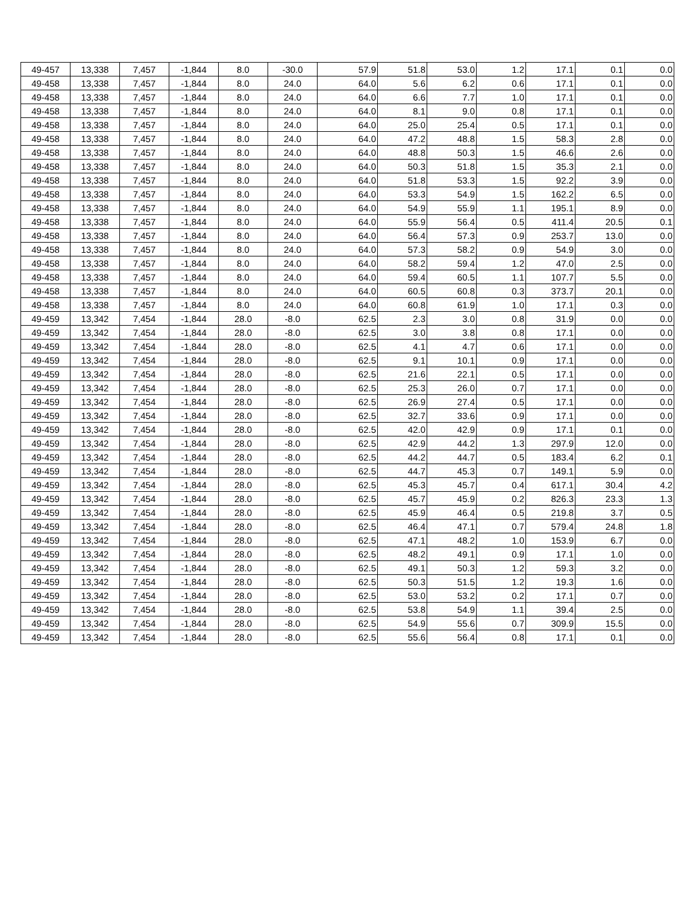| 49-457 | 13,338 | 7,457 | -1,844 | 8.0 | -30.0 | 57.9 | 51.8 | 53.0 | 1.2 | 17.1 | 0.1 | 0.0 |
| 49-458 | 13,338 | 7,457 | -1,844 | 8.0 | 24.0 | 64.0 | 5.6 | 6.2 | 0.6 | 17.1 | 0.1 | 0.0 |
| 49-458 | 13,338 | 7,457 | -1,844 | 8.0 | 24.0 | 64.0 | 6.6 | 7.7 | 1.0 | 17.1 | 0.1 | 0.0 |
| 49-458 | 13,338 | 7,457 | -1,844 | 8.0 | 24.0 | 64.0 | 8.1 | 9.0 | 0.8 | 17.1 | 0.1 | 0.0 |
| 49-458 | 13,338 | 7,457 | -1,844 | 8.0 | 24.0 | 64.0 | 25.0 | 25.4 | 0.5 | 17.1 | 0.1 | 0.0 |
| 49-458 | 13,338 | 7,457 | -1,844 | 8.0 | 24.0 | 64.0 | 47.2 | 48.8 | 1.5 | 58.3 | 2.8 | 0.0 |
| 49-458 | 13,338 | 7,457 | -1,844 | 8.0 | 24.0 | 64.0 | 48.8 | 50.3 | 1.5 | 46.6 | 2.6 | 0.0 |
| 49-458 | 13,338 | 7,457 | -1,844 | 8.0 | 24.0 | 64.0 | 50.3 | 51.8 | 1.5 | 35.3 | 2.1 | 0.0 |
| 49-458 | 13,338 | 7,457 | -1,844 | 8.0 | 24.0 | 64.0 | 51.8 | 53.3 | 1.5 | 92.2 | 3.9 | 0.0 |
| 49-458 | 13,338 | 7,457 | -1,844 | 8.0 | 24.0 | 64.0 | 53.3 | 54.9 | 1.5 | 162.2 | 6.5 | 0.0 |
| 49-458 | 13,338 | 7,457 | -1,844 | 8.0 | 24.0 | 64.0 | 54.9 | 55.9 | 1.1 | 195.1 | 8.9 | 0.0 |
| 49-458 | 13,338 | 7,457 | -1,844 | 8.0 | 24.0 | 64.0 | 55.9 | 56.4 | 0.5 | 411.4 | 20.5 | 0.1 |
| 49-458 | 13,338 | 7,457 | -1,844 | 8.0 | 24.0 | 64.0 | 56.4 | 57.3 | 0.9 | 253.7 | 13.0 | 0.0 |
| 49-458 | 13,338 | 7,457 | -1,844 | 8.0 | 24.0 | 64.0 | 57.3 | 58.2 | 0.9 | 54.9 | 3.0 | 0.0 |
| 49-458 | 13,338 | 7,457 | -1,844 | 8.0 | 24.0 | 64.0 | 58.2 | 59.4 | 1.2 | 47.0 | 2.5 | 0.0 |
| 49-458 | 13,338 | 7,457 | -1,844 | 8.0 | 24.0 | 64.0 | 59.4 | 60.5 | 1.1 | 107.7 | 5.5 | 0.0 |
| 49-458 | 13,338 | 7,457 | -1,844 | 8.0 | 24.0 | 64.0 | 60.5 | 60.8 | 0.3 | 373.7 | 20.1 | 0.0 |
| 49-458 | 13,338 | 7,457 | -1,844 | 8.0 | 24.0 | 64.0 | 60.8 | 61.9 | 1.0 | 17.1 | 0.3 | 0.0 |
| 49-459 | 13,342 | 7,454 | -1,844 | 28.0 | -8.0 | 62.5 | 2.3 | 3.0 | 0.8 | 31.9 | 0.0 | 0.0 |
| 49-459 | 13,342 | 7,454 | -1,844 | 28.0 | -8.0 | 62.5 | 3.0 | 3.8 | 0.8 | 17.1 | 0.0 | 0.0 |
| 49-459 | 13,342 | 7,454 | -1,844 | 28.0 | -8.0 | 62.5 | 4.1 | 4.7 | 0.6 | 17.1 | 0.0 | 0.0 |
| 49-459 | 13,342 | 7,454 | -1,844 | 28.0 | -8.0 | 62.5 | 9.1 | 10.1 | 0.9 | 17.1 | 0.0 | 0.0 |
| 49-459 | 13,342 | 7,454 | -1,844 | 28.0 | -8.0 | 62.5 | 21.6 | 22.1 | 0.5 | 17.1 | 0.0 | 0.0 |
| 49-459 | 13,342 | 7,454 | -1,844 | 28.0 | -8.0 | 62.5 | 25.3 | 26.0 | 0.7 | 17.1 | 0.0 | 0.0 |
| 49-459 | 13,342 | 7,454 | -1,844 | 28.0 | -8.0 | 62.5 | 26.9 | 27.4 | 0.5 | 17.1 | 0.0 | 0.0 |
| 49-459 | 13,342 | 7,454 | -1,844 | 28.0 | -8.0 | 62.5 | 32.7 | 33.6 | 0.9 | 17.1 | 0.0 | 0.0 |
| 49-459 | 13,342 | 7,454 | -1,844 | 28.0 | -8.0 | 62.5 | 42.0 | 42.9 | 0.9 | 17.1 | 0.1 | 0.0 |
| 49-459 | 13,342 | 7,454 | -1,844 | 28.0 | -8.0 | 62.5 | 42.9 | 44.2 | 1.3 | 297.9 | 12.0 | 0.0 |
| 49-459 | 13,342 | 7,454 | -1,844 | 28.0 | -8.0 | 62.5 | 44.2 | 44.7 | 0.5 | 183.4 | 6.2 | 0.1 |
| 49-459 | 13,342 | 7,454 | -1,844 | 28.0 | -8.0 | 62.5 | 44.7 | 45.3 | 0.7 | 149.1 | 5.9 | 0.0 |
| 49-459 | 13,342 | 7,454 | -1,844 | 28.0 | -8.0 | 62.5 | 45.3 | 45.7 | 0.4 | 617.1 | 30.4 | 4.2 |
| 49-459 | 13,342 | 7,454 | -1,844 | 28.0 | -8.0 | 62.5 | 45.7 | 45.9 | 0.2 | 826.3 | 23.3 | 1.3 |
| 49-459 | 13,342 | 7,454 | -1,844 | 28.0 | -8.0 | 62.5 | 45.9 | 46.4 | 0.5 | 219.8 | 3.7 | 0.5 |
| 49-459 | 13,342 | 7,454 | -1,844 | 28.0 | -8.0 | 62.5 | 46.4 | 47.1 | 0.7 | 579.4 | 24.8 | 1.8 |
| 49-459 | 13,342 | 7,454 | -1,844 | 28.0 | -8.0 | 62.5 | 47.1 | 48.2 | 1.0 | 153.9 | 6.7 | 0.0 |
| 49-459 | 13,342 | 7,454 | -1,844 | 28.0 | -8.0 | 62.5 | 48.2 | 49.1 | 0.9 | 17.1 | 1.0 | 0.0 |
| 49-459 | 13,342 | 7,454 | -1,844 | 28.0 | -8.0 | 62.5 | 49.1 | 50.3 | 1.2 | 59.3 | 3.2 | 0.0 |
| 49-459 | 13,342 | 7,454 | -1,844 | 28.0 | -8.0 | 62.5 | 50.3 | 51.5 | 1.2 | 19.3 | 1.6 | 0.0 |
| 49-459 | 13,342 | 7,454 | -1,844 | 28.0 | -8.0 | 62.5 | 53.0 | 53.2 | 0.2 | 17.1 | 0.7 | 0.0 |
| 49-459 | 13,342 | 7,454 | -1,844 | 28.0 | -8.0 | 62.5 | 53.8 | 54.9 | 1.1 | 39.4 | 2.5 | 0.0 |
| 49-459 | 13,342 | 7,454 | -1,844 | 28.0 | -8.0 | 62.5 | 54.9 | 55.6 | 0.7 | 309.9 | 15.5 | 0.0 |
| 49-459 | 13,342 | 7,454 | -1,844 | 28.0 | -8.0 | 62.5 | 55.6 | 56.4 | 0.8 | 17.1 | 0.1 | 0.0 |